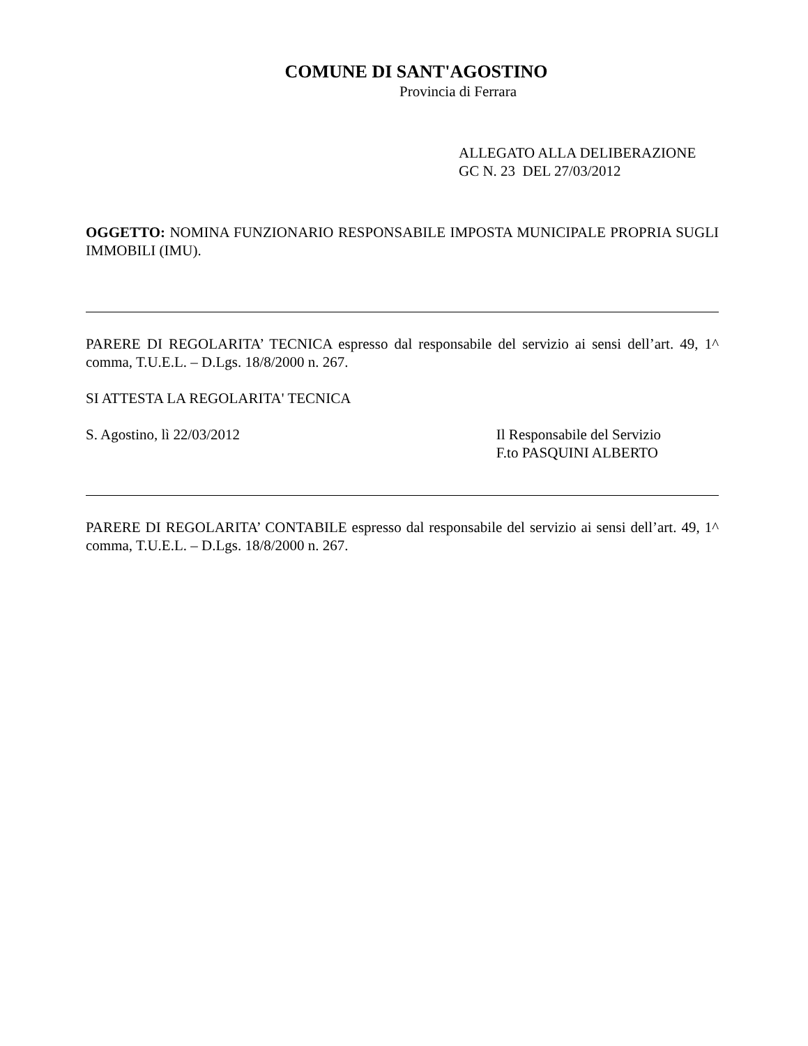COMUNE DI SANT'AGOSTINO
Provincia di Ferrara
ALLEGATO ALLA DELIBERAZIONE
GC N. 23 DEL 27/03/2012
OGGETTO: NOMINA FUNZIONARIO RESPONSABILE IMPOSTA MUNICIPALE PROPRIA SUGLI IMMOBILI (IMU).
PARERE DI REGOLARITA’ TECNICA espresso dal responsabile del servizio ai sensi dell’art. 49, 1^ comma, T.U.E.L. – D.Lgs. 18/8/2000 n. 267.
SI ATTESTA LA REGOLARITA' TECNICA
S. Agostino, lì 22/03/2012 Il Responsabile del Servizio
F.to PASQUINI ALBERTO
PARERE DI REGOLARITA’ CONTABILE espresso dal responsabile del servizio ai sensi dell’art. 49, 1^ comma, T.U.E.L. – D.Lgs. 18/8/2000 n. 267.